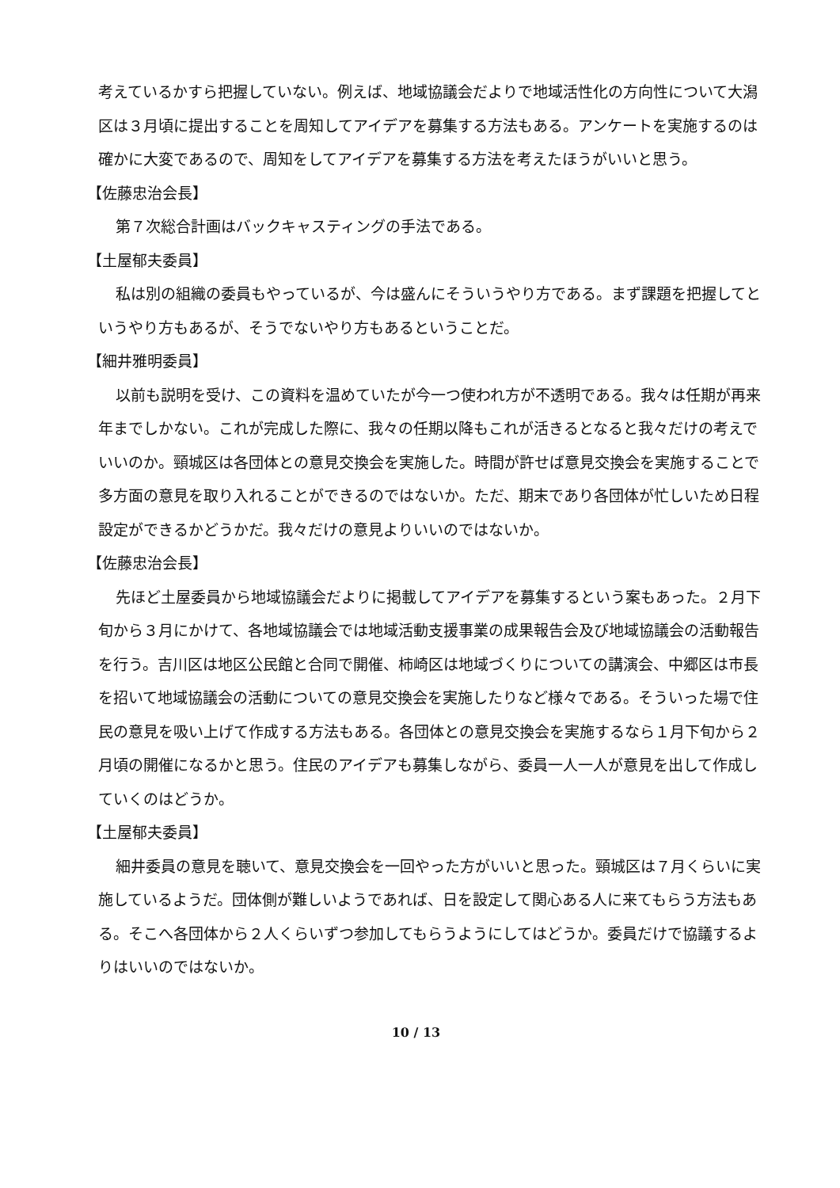考えているかすら把握していない。例えば、地域協議会だよりで地域活性化の方向性について大潟区は３月頃に提出することを周知してアイデアを募集する方法もある。アンケートを実施するのは確かに大変であるので、周知をしてアイデアを募集する方法を考えたほうがいいと思う。
【佐藤忠治会長】
第７次総合計画はバックキャスティングの手法である。
【土屋郁夫委員】
私は別の組織の委員もやっているが、今は盛んにそういうやり方である。まず課題を把握してというやり方もあるが、そうでないやり方もあるということだ。
【細井雅明委員】
以前も説明を受け、この資料を温めていたが今一つ使われ方が不透明である。我々は任期が再来年までしかない。これが完成した際に、我々の任期以降もこれが活きるとなると我々だけの考えでいいのか。頸城区は各団体との意見交換会を実施した。時間が許せば意見交換会を実施することで多方面の意見を取り入れることができるのではないか。ただ、期末であり各団体が忙しいため日程設定ができるかどうかだ。我々だけの意見よりいいのではないか。
【佐藤忠治会長】
先ほど土屋委員から地域協議会だよりに掲載してアイデアを募集するという案もあった。２月下旬から３月にかけて、各地域協議会では地域活動支援事業の成果報告会及び地域協議会の活動報告を行う。吉川区は地区公民館と合同で開催、柿崎区は地域づくりについての講演会、中郷区は市長を招いて地域協議会の活動についての意見交換会を実施したりなど様々である。そういった場で住民の意見を吸い上げて作成する方法もある。各団体との意見交換会を実施するなら１月下旬から２月頃の開催になるかと思う。住民のアイデアも募集しながら、委員一人一人が意見を出して作成していくのはどうか。
【土屋郁夫委員】
細井委員の意見を聴いて、意見交換会を一回やった方がいいと思った。頸城区は７月くらいに実施しているようだ。団体側が難しいようであれば、日を設定して関心ある人に来てもらう方法もある。そこへ各団体から２人くらいずつ参加してもらうようにしてはどうか。委員だけで協議するよりはいいのではないか。
10 / 13